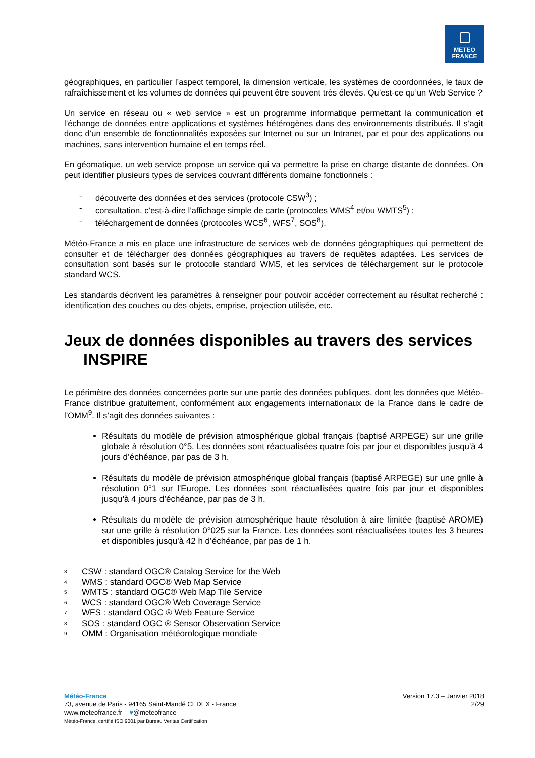METEO
FRANCE
géographiques, en particulier l’aspect temporel, la dimension verticale, les systèmes de coordonnées, le taux de rafraîchissement et les volumes de données qui peuvent être souvent très élevés. Qu’est-ce qu’un Web Service ?
Un service en réseau ou « web service » est un programme informatique permettant la communication et l’échange de données entre applications et systèmes hétérogènes dans des environnements distribués. Il s’agit donc d’un ensemble de fonctionnalités exposées sur Internet ou sur un Intranet, par et pour des applications ou machines, sans intervention humaine et en temps réel.
En géomatique, un web service propose un service qui va permettre la prise en charge distante de données. On peut identifier plusieurs types de services couvrant différents domaine fonctionnels :
- découverte des données et des services (protocole CSW<sup>3</sup>) ;
- consultation, c’est-à-dire l’affichage simple de carte (protocoles WMS<sup>4</sup> et/ou WMTS<sup>5</sup>) ;
- téléchargement de données (protocoles WCS<sup>6</sup>, WFS<sup>7</sup>, SOS<sup>8</sup>).
Météo-France a mis en place une infrastructure de services web de données géographiques qui permettent de consulter et de télécharger des données géographiques au travers de requêtes adaptées. Les services de consultation sont basés sur le protocole standard WMS, et les services de téléchargement sur le protocole standard WCS.
Les standards décrivent les paramètres à renseigner pour pouvoir accéder correctement au résultat recherché : identification des couches ou des objets, emprise, projection utilisée, etc.
Jeux de données disponibles au travers des services INSPIRE
Le périmètre des données concernées porte sur une partie des données publiques, dont les données que Météo-France distribue gratuitement, conformément aux engagements internationaux de la France dans le cadre de l’OMM<sup>9</sup>. Il s’agit des données suivantes :
Résultats du modèle de prévision atmosphérique global français (baptisé ARPEGE) sur une grille globale à résolution 0°5. Les données sont réactualisées quatre fois par jour et disponibles jusqu'à 4 jours d’échéance, par pas de 3 h.
Résultats du modèle de prévision atmosphérique global français (baptisé ARPEGE) sur une grille à résolution 0°1 sur l'Europe. Les données sont réactualisées quatre fois par jour et disponibles jusqu'à 4 jours d’échéance, par pas de 3 h.
Résultats du modèle de prévision atmosphérique haute résolution à aire limitée (baptisé AROME) sur une grille à résolution 0°025 sur la France. Les données sont réactualisées toutes les 3 heures et disponibles jusqu'à 42 h d’échéance, par pas de 1 h.
<sup>3</sup> CSW : standard OGC® Catalog Service for the Web
<sup>4</sup> WMS : standard OGC® Web Map Service
<sup>5</sup> WMTS : standard OGC® Web Map Tile Service
<sup>6</sup> WCS : standard OGC® Web Coverage Service
<sup>7</sup> WFS : standard OGC ® Web Feature Service
<sup>8</sup> SOS : standard OGC ® Sensor Observation Service
<sup>9</sup> OMM : Organisation météorologique mondiale
Météo-France
73, avenue de Paris - 94165 Saint-Mandé CEDEX - France
www.meteofrance.fr ♥@meteofrance
Météo-France, certifié ISO 9001 par Bureau Veritas Certification
Version 17.3 – Janvier 2018
2/29